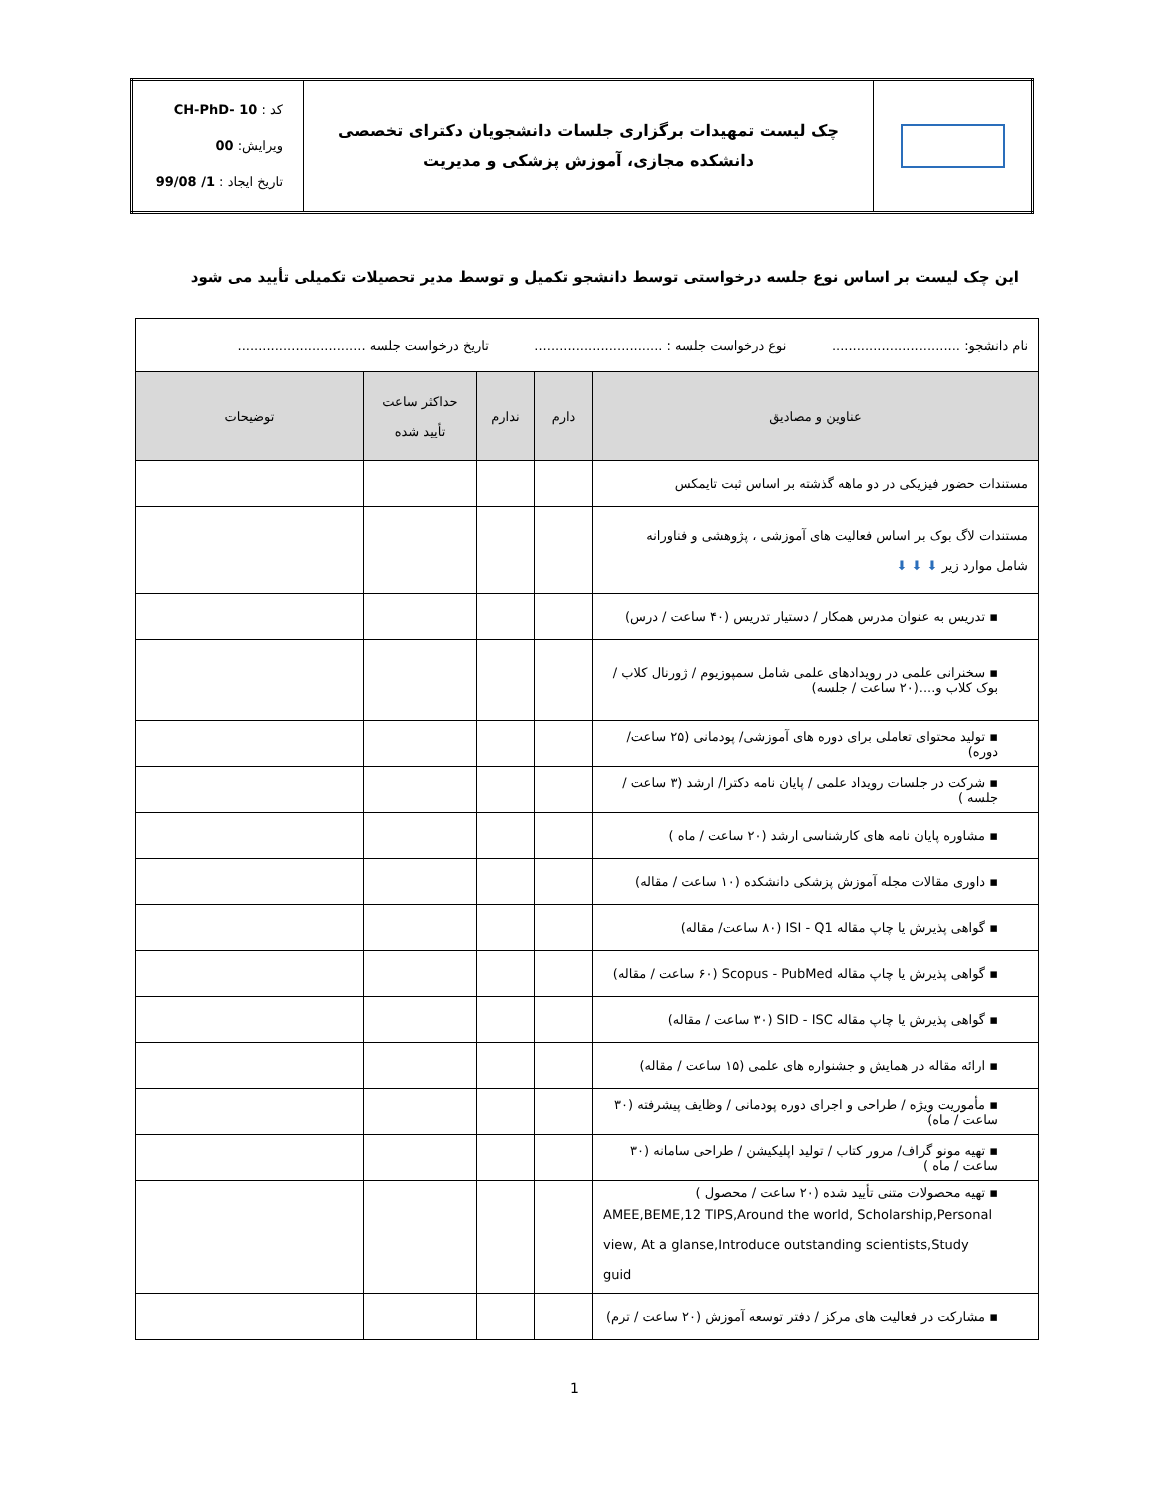| | چک لیست تمهیدات برگزاری جلسات دانشجویان دکترای تخصصی دانشکده مجازی، آموزش پزشکی و مدیریت | کد : CH-PhD- 10 ویرایش: 00 تاریخ ایجاد : 1/ 99/08 |
این چک لیست بر اساس نوع جلسه درخواستی توسط دانشجو تکمیل و توسط مدیر تحصیلات تکمیلی تأیید می شود
| نام دانشجو: ............................... نوع درخواست جلسه : ............................... تاریخ درخواست جلسه ............................... | | | | |
| عناوین و مصادیق | دارم | ندارم | حداکثر ساعت تأیید شده | توضیحات |
| مستندات حضور فیزیکی در دو ماهه گذشته بر اساس ثبت تایمکس | | | | |
| مستندات لاگ بوک بر اساس فعالیت های آموزشی ، پژوهشی و فناورانه شامل موارد زیر ⬇ ⬇ ⬇ | | | | |
| ▪ تدریس به عنوان مدرس همکار / دستیار تدریس (۴۰ ساعت / درس) | | | | |
| ▪ سخنرانی علمی در رویدادهای علمی شامل سمپوزیوم / ژورنال کلاب / بوک کلاب و....(۲۰ ساعت / جلسه) | | | | |
| ▪ تولید محتوای تعاملی برای دوره های آموزشی/ پودمانی (۲۵ ساعت/ دوره) | | | | |
| ▪ شرکت در جلسات رویداد علمی / پایان نامه دکترا/ ارشد (۳ ساعت / جلسه ) | | | | |
| ▪ مشاوره پایان نامه های کارشناسی ارشد (۲۰ ساعت / ماه ) | | | | |
| ▪ داوری مقالات مجله آموزش پزشکی دانشکده (۱۰ ساعت / مقاله) | | | | |
| ▪ گواهی پذیرش یا چاپ مقاله ISI - Q1 (۸۰ ساعت/ مقاله) | | | | |
| ▪ گواهی پذیرش یا چاپ مقاله Scopus - PubMed (۶۰ ساعت / مقاله) | | | | |
| ▪ گواهی پذیرش یا چاپ مقاله SID - ISC (۳۰ ساعت / مقاله) | | | | |
| ▪ ارائه مقاله در همایش و جشنواره های علمی (۱۵ ساعت / مقاله) | | | | |
| ▪ مأموریت ویژه / طراحی و اجرای دوره پودمانی / وظایف پیشرفته (۳۰ ساعت / ماه) | | | | |
| ▪ تهیه مونو گراف/ مرور کتاب / تولید اپلیکیشن / طراحی سامانه (۳۰ ساعت / ماه ) | | | | |
| ▪ تهیه محصولات متنی تأیید شده (۲۰ ساعت / محصول ) AMEE,BEME,12 TIPS,Around the world, Scholarship,Personal view, At a glanse,Introduce outstanding scientists,Study guid | | | | |
| ▪ مشارکت در فعالیت های مرکز / دفتر توسعه آموزش (۲۰ ساعت / ترم) | | | | |
1